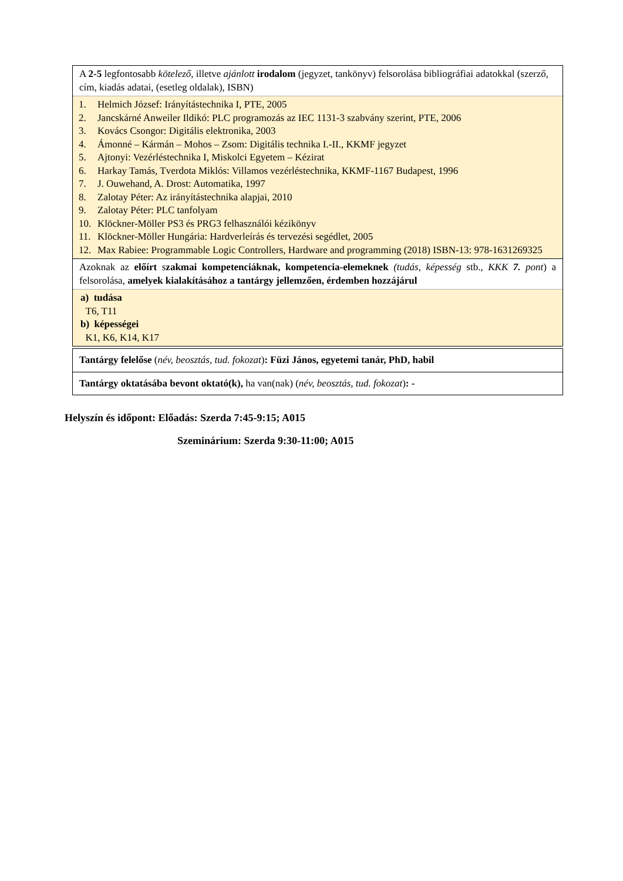| A 2-5 legfontosabb kötelező, illetve ajánlott irodalom (jegyzet, tankönyv) felsorolása bibliográfiai adatokkal (szerző, cím, kiadás adatai, (esetleg oldalak), ISBN) |
| 1. Helmich József: Irányítástechnika I, PTE, 2005 2. Jancskárné Anweiler Ildikó: PLC programozás az IEC 1131-3 szabvány szerint, PTE, 2006 3. Kovács Csongor: Digitális elektronika, 2003 4. Ámonné – Kármán – Mohos – Zsom: Digitális technika I.-II., KKMF jegyzet 5. Ajtonyi: Vezérléstechnika I, Miskolci Egyetem – Kézirat 6. Harkay Tamás, Tverdota Miklós: Villamos vezérléstechnika, KKMF-1167 Budapest, 1996 7. J. Ouwehand, A. Drost: Automatika, 1997 8. Zalotay Péter: Az irányítástechnika alapjai, 2010 9. Zalotay Péter: PLC tanfolyam 10. Klöckner-Möller PS3 és PRG3 felhasználói kézikönyv 11. Klöckner-Möller Hungária: Hardverleírás és tervezési segédlet, 2005 12. Max Rabiee: Programmable Logic Controllers, Hardware and programming (2018) ISBN-13: 978-1631269325 |
| Azoknak az előírt s zakmai kompetenciáknak, kompetencia-elemeknek (tudás, képesség stb., KKK 7. pont ) a felsorolása, amelyek kialakításához a tantárgy jellemzően, érdemben hozzájárul |
| a) tudása T6, T11 b) képességei K1, K6, K14, K17 |
| Tantárgy felelőse ( név, beosztás, tud. fokozat ) : Füzi János, egyetemi tanár, PhD, habil |
| Tantárgy oktatásába bevont oktató(k), ha van(nak) ( név, beosztás, tud. fokozat ) : - |
Helyszín és időpont: Előadás: Szerda 7:45-9:15; A015
Szeminárium: Szerda 9:30-11:00; A015